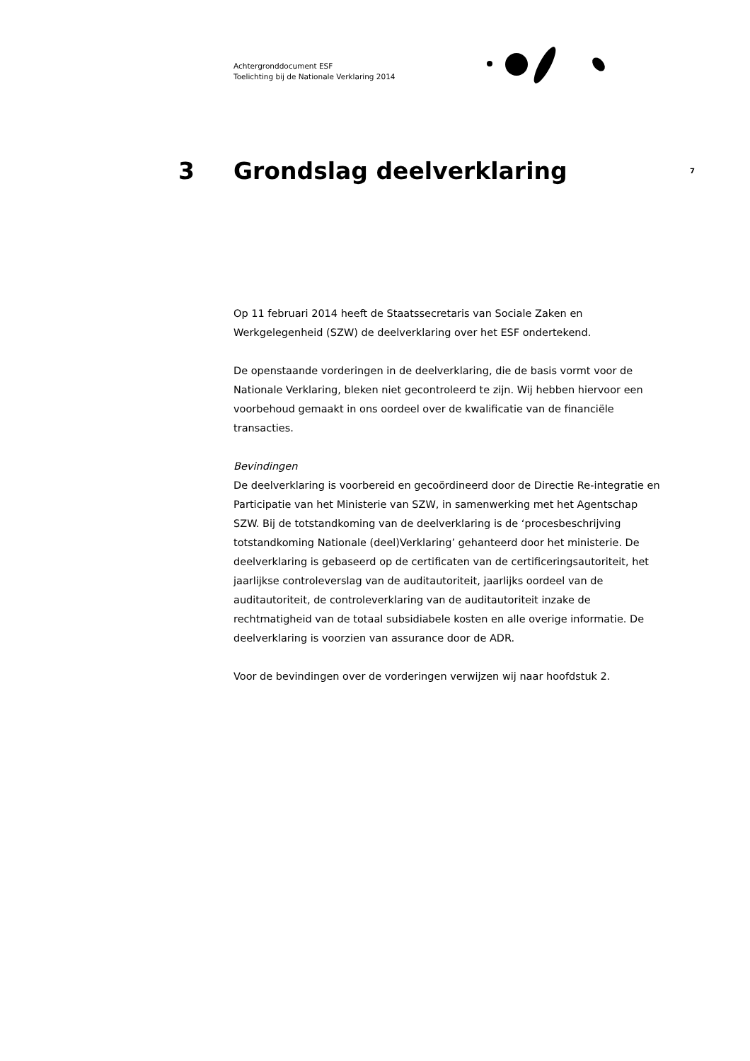Achtergronddocument ESF
Toelichting bij de Nationale Verklaring 2014
3 Grondslag deelverklaring 7
Op 11 februari 2014 heeft de Staatssecretaris van Sociale Zaken en Werkgelegenheid (SZW) de deelverklaring over het ESF ondertekend.
De openstaande vorderingen in de deelverklaring, die de basis vormt voor de Nationale Verklaring, bleken niet gecontroleerd te zijn. Wij hebben hiervoor een voorbehoud gemaakt in ons oordeel over de kwalificatie van de financiële transacties.
Bevindingen
De deelverklaring is voorbereid en gecoördineerd door de Directie Re-integratie en Participatie van het Ministerie van SZW, in samenwerking met het Agentschap SZW. Bij de totstandkoming van de deelverklaring is de ‘procesbeschrijving totstandkoming Nationale (deel)Verklaring’ gehanteerd door het ministerie. De deelverklaring is gebaseerd op de certificaten van de certificeringsautoriteit, het jaarlijkse controleverslag van de auditautoriteit, jaarlijks oordeel van de auditautoriteit, de controleverklaring van de auditautoriteit inzake de rechtmatigheid van de totaal subsidiabele kosten en alle overige informatie. De deelverklaring is voorzien van assurance door de ADR.
Voor de bevindingen over de vorderingen verwijzen wij naar hoofdstuk 2.